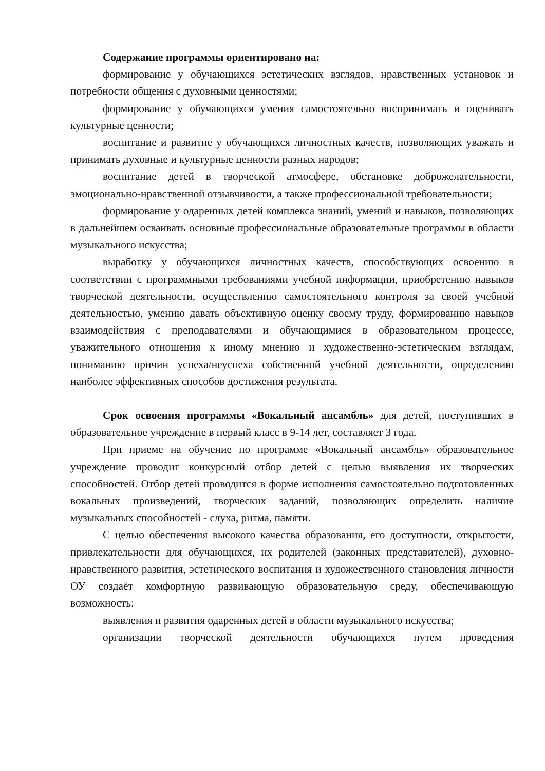Содержание программы ориентировано на:
формирование у обучающихся эстетических взглядов, нравственных установок и потребности общения с духовными ценностями;
формирование у обучающихся умения самостоятельно воспринимать и оценивать культурные ценности;
воспитание и развитие у обучающихся личностных качеств, позволяющих уважать и принимать духовные и культурные ценности разных народов;
воспитание детей в творческой атмосфере, обстановке доброжелательности, эмоционально-нравственной отзывчивости, а также профессиональной требовательности;
формирование у одаренных детей комплекса знаний, умений и навыков, позволяющих в дальнейшем осваивать основные профессиональные образовательные программы в области музыкального искусства;
выработку у обучающихся личностных качеств, способствующих освоению в соответствии с программными требованиями учебной информации, приобретению навыков творческой деятельности, осуществлению самостоятельного контроля за своей учебной деятельностью, умению давать объективную оценку своему труду, формированию навыков взаимодействия с преподавателями и обучающимися в образовательном процессе, уважительного отношения к иному мнению и художественно-эстетическим взглядам, пониманию причин успеха/неуспеха собственной учебной деятельности, определению наиболее эффективных способов достижения результата.
Срок освоения программы «Вокальный ансамбль» для детей, поступивших в образовательное учреждение в первый класс в 9-14 лет, составляет 3 года.
При приеме на обучение по программе «Вокальный ансамбль» образовательное учреждение проводит конкурсный отбор детей с целью выявления их творческих способностей. Отбор детей проводится в форме исполнения самостоятельно подготовленных вокальных произведений, творческих заданий, позволяющих определить наличие музыкальных способностей - слуха, ритма, памяти.
С целью обеспечения высокого качества образования, его доступности, открытости, привлекательности для обучающихся, их родителей (законных представителей), духовно-нравственного развития, эстетического воспитания и художественного становления личности ОУ создаёт комфортную развивающую образовательную среду, обеспечивающую возможность:
выявления и развития одаренных детей в области музыкального искусства;
организации творческой деятельности обучающихся путем проведения